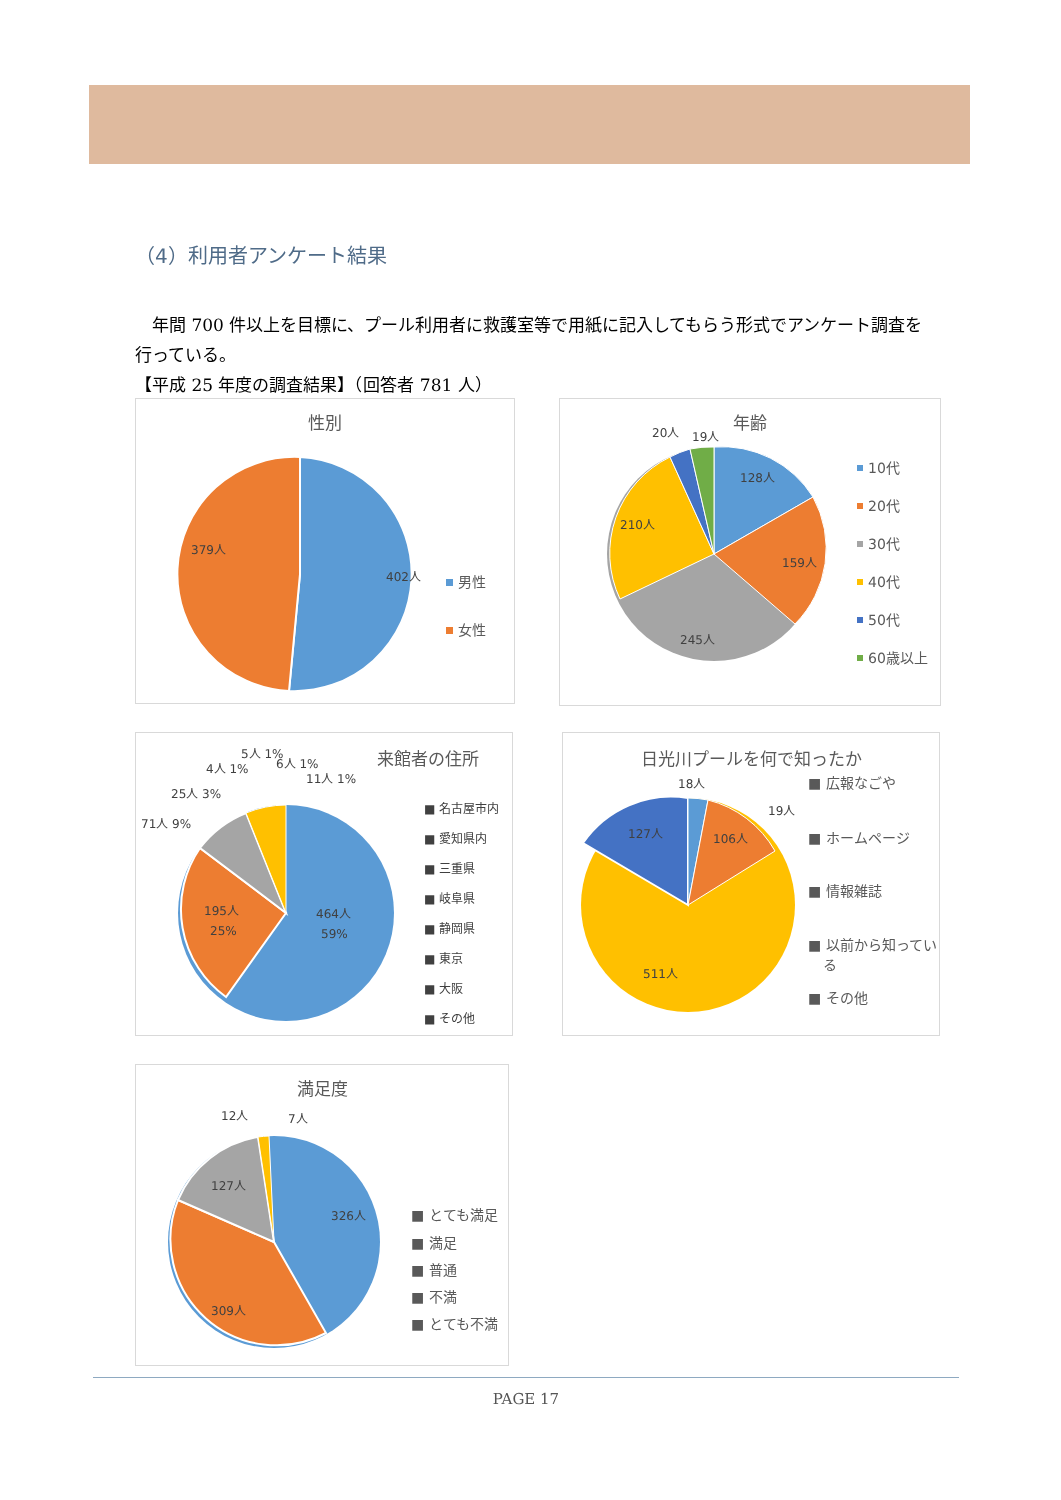（4）利用者アンケート結果
　年間 700 件以上を目標に、プール利用者に救護室等で用紙に記入してもらう形式でアンケート調査を行っている。
【平成 25 年度の調査結果】（回答者 781 人）
性別
402人
379人
男性
女性
年齢
128人
159人
245人
210人
20人
19人
10代
20代
30代
40代
50代
60歳以上
来館者の住所
464人
59%
195人
25%
71人 9%
25人 3%
4人 1%
5人 1%
6人 1%
11人 1%
■ 名古屋市内
■ 愛知県内
■ 三重県
■ 岐阜県
■ 静岡県
■ 東京
■ 大阪
■ その他
日光川プールを何で知ったか
127人
106人
511人
18人
19人
■ 広報なごや
■ ホームページ
■ 情報雑誌
■ 以前から知ってい
る
■ その他
満足度
326人
309人
127人
12人
7人
■ とても満足
■ 満足
■ 普通
■ 不満
■ とても不満
PAGE 17